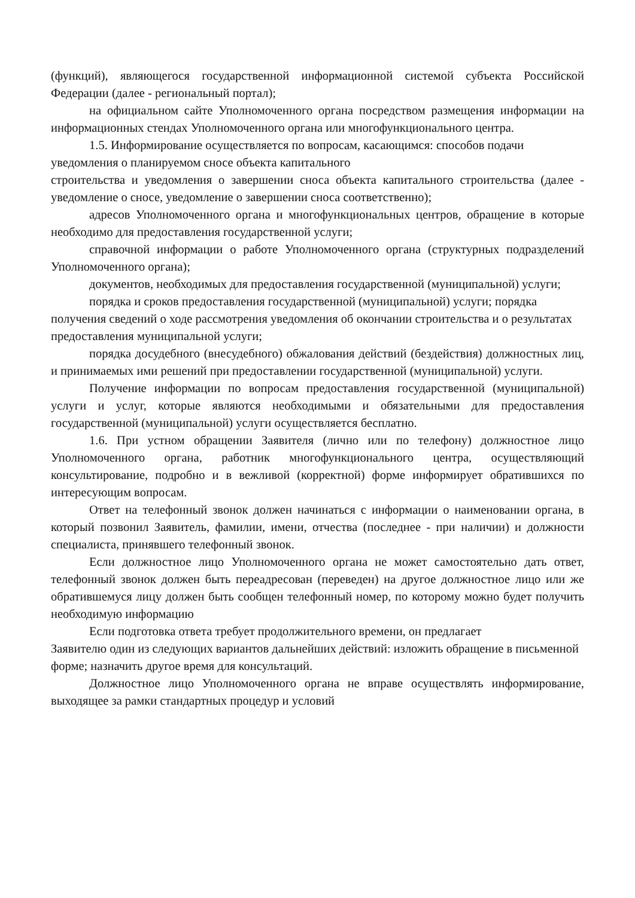(функций), являющегося государственной информационной системой субъекта Российской Федерации (далее - региональный портал);
на официальном сайте Уполномоченного органа посредством размещения информации на информационных стендах Уполномоченного органа или многофункционального центра.
1.5. Информирование осуществляется по вопросам, касающимся: способов подачи
уведомления о планируемом сносе объекта капитального
строительства и уведомления о завершении сноса объекта капитального строительства (далее - уведомление о сносе, уведомление о завершении сноса соответственно);
адресов Уполномоченного органа и многофункциональных центров, обращение в которые необходимо для предоставления государственной услуги;
справочной информации о работе Уполномоченного органа (структурных подразделений Уполномоченного органа);
документов, необходимых для предоставления государственной (муниципальной) услуги;
порядка и сроков предоставления государственной (муниципальной) услуги; порядка получения сведений о ходе рассмотрения уведомления об окончании строительства и о результатах предоставления муниципальной услуги;
порядка досудебного (внесудебного) обжалования действий (бездействия) должностных лиц, и принимаемых ими решений при предоставлении государственной (муниципальной) услуги.
Получение информации по вопросам предоставления государственной (муниципальной) услуги и услуг, которые являются необходимыми и обязательными для предоставления государственной (муниципальной) услуги осуществляется бесплатно.
1.6. При устном обращении Заявителя (лично или по телефону) должностное лицо Уполномоченного органа, работник многофункционального центра, осуществляющий консультирование, подробно и в вежливой (корректной) форме информирует обратившихся по интересующим вопросам.
Ответ на телефонный звонок должен начинаться с информации о наименовании органа, в который позвонил Заявитель, фамилии, имени, отчества (последнее - при наличии) и должности специалиста, принявшего телефонный звонок.
Если должностное лицо Уполномоченного органа не может самостоятельно дать ответ, телефонный звонок должен быть переадресован (переведен) на другое должностное лицо или же обратившемуся лицу должен быть сообщен телефонный номер, по которому можно будет получить необходимую информацию
Если подготовка ответа требует продолжительного времени, он предлагает
Заявителю один из следующих вариантов дальнейших действий: изложить обращение в письменной форме; назначить другое время для консультаций.
Должностное лицо Уполномоченного органа не вправе осуществлять информирование, выходящее за рамки стандартных процедур и условий